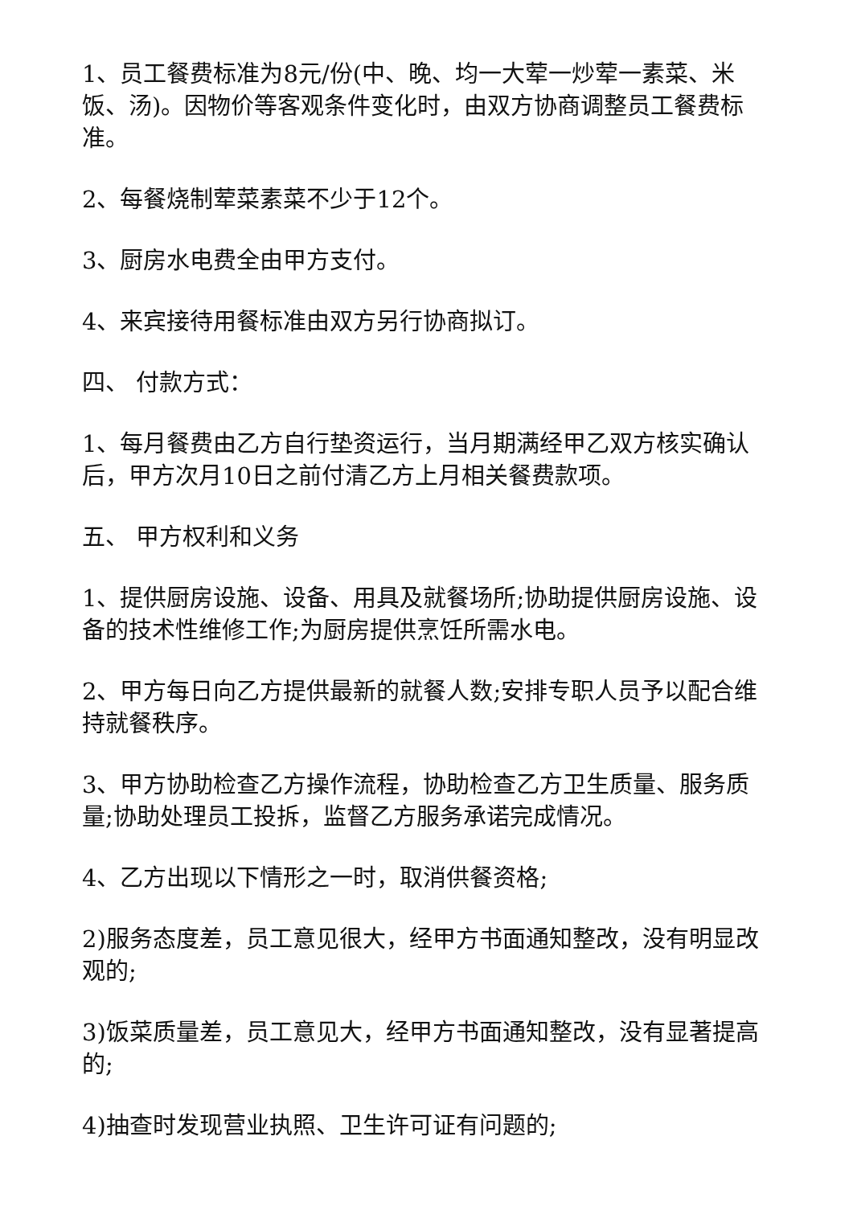1、员工餐费标准为8元/份(中、晚、均一大荤一炒荤一素菜、米饭、汤)。因物价等客观条件变化时，由双方协商调整员工餐费标准。
2、每餐烧制荤菜素菜不少于12个。
3、厨房水电费全由甲方支付。
4、来宾接待用餐标准由双方另行协商拟订。
四、 付款方式：
1、每月餐费由乙方自行垫资运行，当月期满经甲乙双方核实确认后，甲方次月10日之前付清乙方上月相关餐费款项。
五、 甲方权利和义务
1、提供厨房设施、设备、用具及就餐场所;协助提供厨房设施、设备的技术性维修工作;为厨房提供烹饪所需水电。
2、甲方每日向乙方提供最新的就餐人数;安排专职人员予以配合维持就餐秩序。
3、甲方协助检查乙方操作流程，协助检查乙方卫生质量、服务质量;协助处理员工投拆，监督乙方服务承诺完成情况。
4、乙方出现以下情形之一时，取消供餐资格;
2)服务态度差，员工意见很大，经甲方书面通知整改，没有明显改观的;
3)饭菜质量差，员工意见大，经甲方书面通知整改，没有显著提高的;
4)抽查时发现营业执照、卫生许可证有问题的;